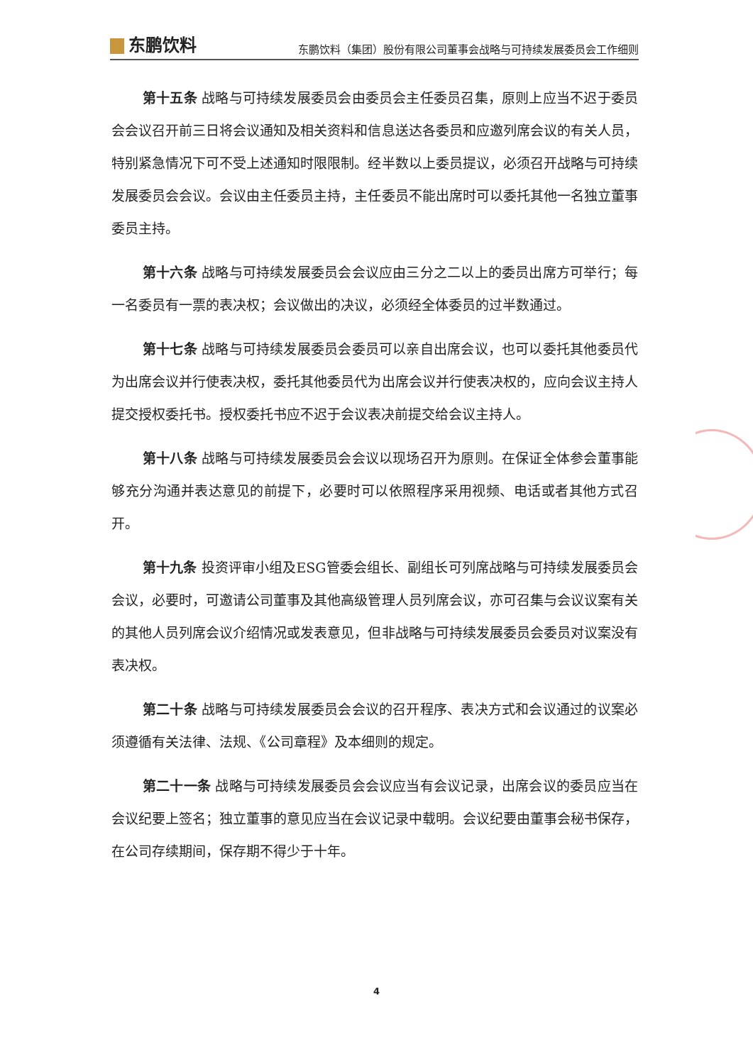东鹏饮料
东鹏饮料（集团）股份有限公司董事会战略与可持续发展委员会工作细则
第十五条 战略与可持续发展委员会由委员会主任委员召集，原则上应当不迟于委员会会议召开前三日将会议通知及相关资料和信息送达各委员和应邀列席会议的有关人员，特别紧急情况下可不受上述通知时限限制。经半数以上委员提议，必须召开战略与可持续发展委员会会议。会议由主任委员主持，主任委员不能出席时可以委托其他一名独立董事委员主持。
第十六条 战略与可持续发展委员会会议应由三分之二以上的委员出席方可举行；每一名委员有一票的表决权；会议做出的决议，必须经全体委员的过半数通过。
第十七条 战略与可持续发展委员会委员可以亲自出席会议，也可以委托其他委员代为出席会议并行使表决权，委托其他委员代为出席会议并行使表决权的，应向会议主持人提交授权委托书。授权委托书应不迟于会议表决前提交给会议主持人。
第十八条 战略与可持续发展委员会会议以现场召开为原则。在保证全体参会董事能够充分沟通并表达意见的前提下，必要时可以依照程序采用视频、电话或者其他方式召开。
第十九条 投资评审小组及ESG管委会组长、副组长可列席战略与可持续发展委员会会议，必要时，可邀请公司董事及其他高级管理人员列席会议，亦可召集与会议议案有关的其他人员列席会议介绍情况或发表意见，但非战略与可持续发展委员会委员对议案没有表决权。
第二十条 战略与可持续发展委员会会议的召开程序、表决方式和会议通过的议案必须遵循有关法律、法规、《公司章程》及本细则的规定。
第二十一条 战略与可持续发展委员会会议应当有会议记录，出席会议的委员应当在会议纪要上签名；独立董事的意见应当在会议记录中载明。会议纪要由董事会秘书保存，在公司存续期间，保存期不得少于十年。
4